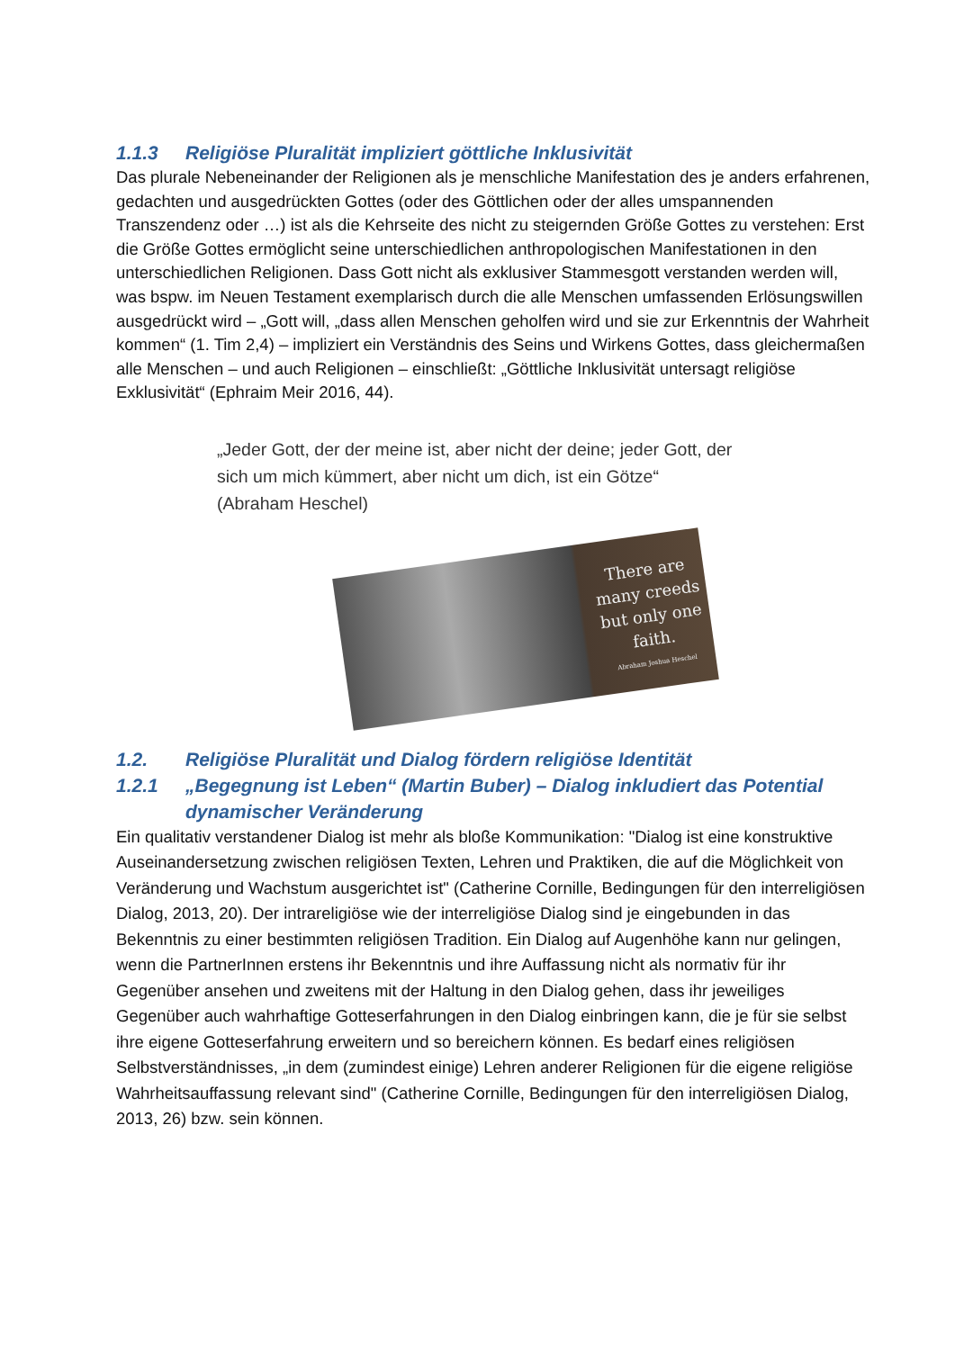1.1.3 Religiöse Pluralität impliziert göttliche Inklusivität
Das plurale Nebeneinander der Religionen als je menschliche Manifestation des je anders erfahrenen, gedachten und ausgedrückten Gottes (oder des Göttlichen oder der alles umspannenden Transzendenz oder …) ist als die Kehrseite des nicht zu steigernden Größe Gottes zu verstehen: Erst die Größe Gottes ermöglicht seine unterschiedlichen anthropologischen Manifestationen in den unterschiedlichen Religionen. Dass Gott nicht als exklusiver Stammesgott verstanden werden will, was bspw. im Neuen Testament exemplarisch durch die alle Menschen umfassenden Erlösungswillen ausgedrückt wird – „Gott will, „dass allen Menschen geholfen wird und sie zur Erkenntnis der Wahrheit kommen“ (1. Tim 2,4) – impliziert ein Verständnis des Seins und Wirkens Gottes, dass gleichermaßen alle Menschen – und auch Religionen – einschließt: „Göttliche Inklusivität untersagt religiöse Exklusivität“ (Ephraim Meir 2016, 44).
„Jeder Gott, der der meine ist, aber nicht der deine; jeder Gott, der sich um mich kümmert, aber nicht um dich, ist ein Götze“ (Abraham Heschel)
There are many creeds but only one faith.
Abraham Joshua Heschel
1.2. Religiöse Pluralität und Dialog fördern religiöse Identität
1.2.1 „Begegnung ist Leben“ (Martin Buber) – Dialog inkludiert das Potential dynamischer Veränderung
Ein qualitativ verstandener Dialog ist mehr als bloße Kommunikation: "Dialog ist eine konstruktive Auseinandersetzung zwischen religiösen Texten, Lehren und Praktiken, die auf die Möglichkeit von Veränderung und Wachstum ausgerichtet ist" (Catherine Cornille, Bedingungen für den interreligiösen Dialog, 2013, 20). Der intrareligiöse wie der interreligiöse Dialog sind je eingebunden in das Bekenntnis zu einer bestimmten religiösen Tradition. Ein Dialog auf Augenhöhe kann nur gelingen, wenn die PartnerInnen erstens ihr Bekenntnis und ihre Auffassung nicht als normativ für ihr Gegenüber ansehen und zweitens mit der Haltung in den Dialog gehen, dass ihr jeweiliges Gegenüber auch wahrhaftige Gotteserfahrungen in den Dialog einbringen kann, die je für sie selbst ihre eigene Gotteserfahrung erweitern und so bereichern können. Es bedarf eines religiösen Selbstverständnisses, „in dem (zumindest einige) Lehren anderer Religionen für die eigene religiöse Wahrheitsauffassung relevant sind" (Catherine Cornille, Bedingungen für den interreligiösen Dialog, 2013, 26) bzw. sein können.